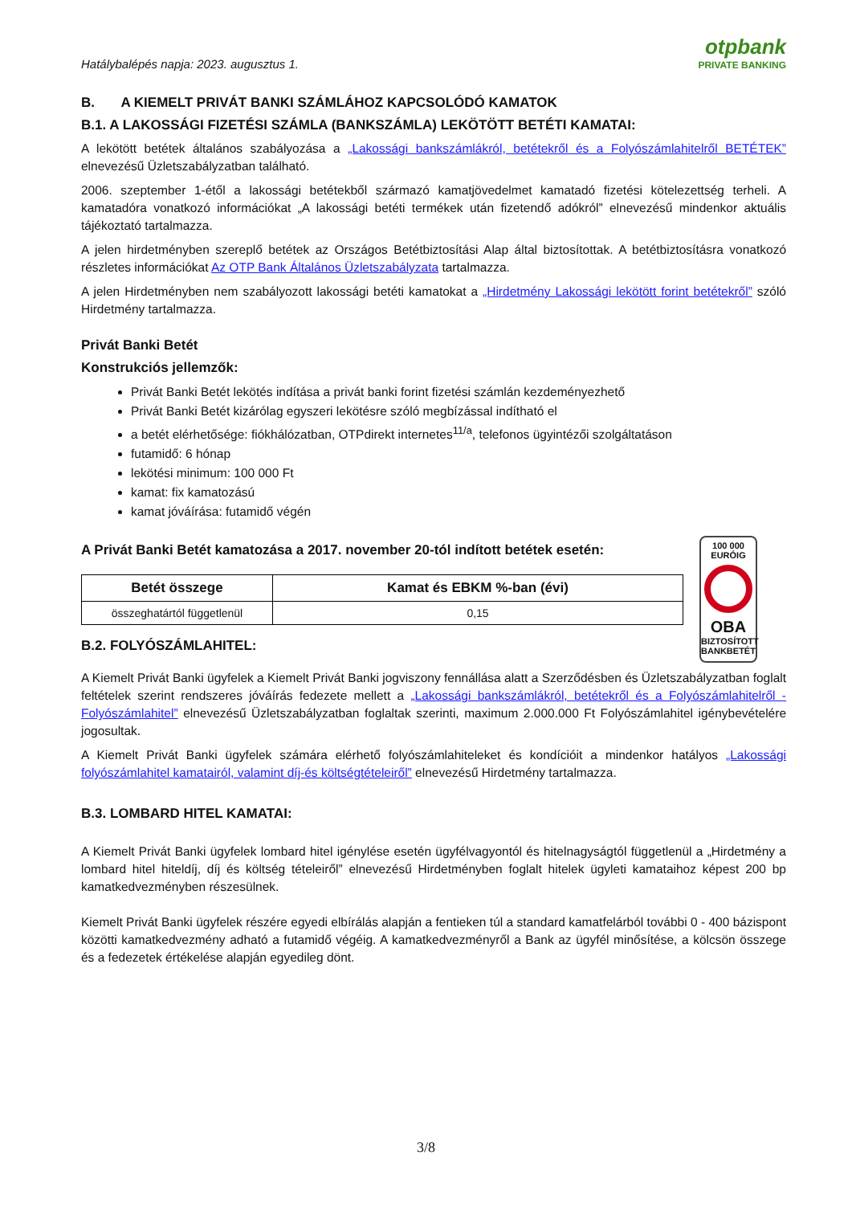Hatálybalépés napja: 2023. augusztus 1.
otpbank
PRIVATE BANKING
B. A KIEMELT PRIVÁT BANKI SZÁMLÁHOZ KAPCSOLÓDÓ KAMATOK
B.1. A LAKOSSÁGI FIZETÉSI SZÁMLA (BANKSZÁMLA) LEKÖTÖTT BETÉTI KAMATAI:
A lekötött betétek általános szabályozása a „Lakossági bankszámlákról, betétekről és a Folyószámlahitelről BETÉTEK” elnevezésű Üzletszabályzatban található.
2006. szeptember 1-étől a lakossági betétekből származó kamatjövedelmet kamatadó fizetési kötelezettség terheli. A kamatadóra vonatkozó információkat „A lakossági betéti termékek után fizetendő adókról” elnevezésű mindenkor aktuális tájékoztató tartalmazza.
A jelen hirdetményben szereplő betétek az Országos Betétbiztosítási Alap által biztosítottak. A betétbiztosításra vonatkozó részletes információkat Az OTP Bank Általános Üzletszabályzata tartalmazza.
A jelen Hirdetményben nem szabályozott lakossági betéti kamatokat a „Hirdetmény Lakossági lekötött forint betétekről” szóló Hirdetmény tartalmazza.
Privát Banki Betét
Konstrukciós jellemzők:
Privát Banki Betét lekötés indítása a privát banki forint fizetési számlán kezdeményezhető
Privát Banki Betét kizárólag egyszeri lekötésre szóló megbízással indítható el
a betét elérhetősége: fiókhálózatban, OTPdirekt internetes<sup>11/a</sup>, telefonos ügyintézői szolgáltatáson
futamidő: 6 hónap
lekötési minimum: 100 000 Ft
kamat: fix kamatozású
kamat jóváírása: futamidő végén
A Privát Banki Betét kamatozása a 2017. november 20-tól indított betétek esetén:
| Betét összege | Kamat és EBKM %-ban (évi) |
| --- | --- |
| összeghatártól függetlenül | 0,15 |
B.2. FOLYÓSZÁMLAHITEL:
100 000
EURÓIG
OBA
BIZTOSÍTOTT
BANKBETÉT
A Kiemelt Privát Banki ügyfelek a Kiemelt Privát Banki jogviszony fennállása alatt a Szerződésben és Üzletszabályzatban foglalt feltételek szerint rendszeres jóváírás fedezete mellett a „Lakossági bankszámlákról, betétekről és a Folyószámlahitelről - Folyószámlahitel” elnevezésű Üzletszabályzatban foglaltak szerinti, maximum 2.000.000 Ft Folyószámlahitel igénybevételére jogosultak.
A Kiemelt Privát Banki ügyfelek számára elérhető folyószámlahiteleket és kondícióit a mindenkor hatályos „Lakossági folyószámlahitel kamatairól, valamint díj-és költségtételeiről” elnevezésű Hirdetmény tartalmazza.
B.3. LOMBARD HITEL KAMATAI:
A Kiemelt Privát Banki ügyfelek lombard hitel igénylése esetén ügyfélvagyontól és hitelnagyságtól függetlenül a „Hirdetmény a lombard hitel hiteldíj, díj és költség tételeiről” elnevezésű Hirdetményben foglalt hitelek ügyleti kamataihoz képest 200 bp kamatkedvezményben részesülnek.
Kiemelt Privát Banki ügyfelek részére egyedi elbírálás alapján a fentieken túl a standard kamatfelárból további 0 - 400 bázispont közötti kamatkedvezmény adható a futamidő végéig. A kamatkedvezményről a Bank az ügyfél minősítése, a kölcsön összege és a fedezetek értékelése alapján egyedileg dönt.
3/8